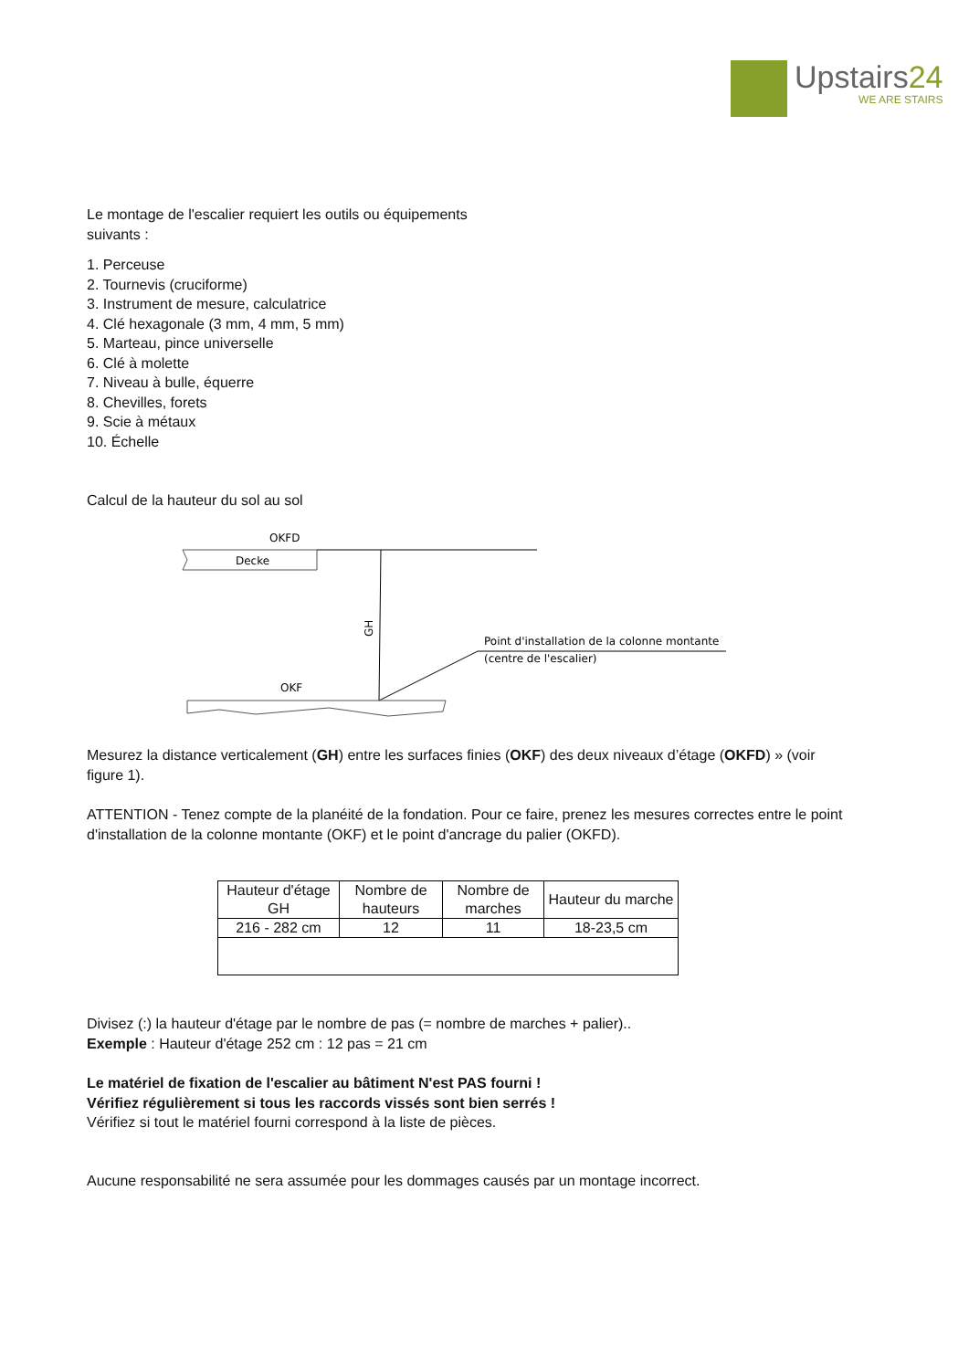Upstairs24
WE ARE STAIRS
Le montage de l'escalier requiert les outils ou équipements
suivants :
1. Perceuse
2. Tournevis (cruciforme)
3. Instrument de mesure, calculatrice
4. Clé hexagonale (3 mm, 4 mm, 5 mm)
5. Marteau, pince universelle
6. Clé à molette
7. Niveau à bulle, équerre
8. Chevilles, forets
9. Scie à métaux
10. Échelle
Calcul de la hauteur du sol au sol
OKFD
Decke
GH
Point d'installation de la colonne montante
(centre de l'escalier)
OKF
Mesurez la distance verticalement (GH) entre les surfaces finies (OKF) des deux niveaux d’étage (OKFD) » (voir figure 1).
ATTENTION - Tenez compte de la planéité de la fondation. Pour ce faire, prenez les mesures correctes entre le point d'installation de la colonne montante (OKF) et le point d'ancrage du palier (OKFD).
| Hauteur d'étage GH | Nombre de hauteurs | Nombre de marches | Hauteur du marche |
| 216 - 282 cm | 12 | 11 | 18-23,5 cm |
Divisez (:) la hauteur d'étage par le nombre de pas (= nombre de marches + palier)..
Exemple : Hauteur d'étage 252 cm : 12 pas = 21 cm
Le matériel de fixation de l'escalier au bâtiment N'est PAS fourni !
Vérifiez régulièrement si tous les raccords vissés sont bien serrés !
Vérifiez si tout le matériel fourni correspond à la liste de pièces.
Aucune responsabilité ne sera assumée pour les dommages causés par un montage incorrect.